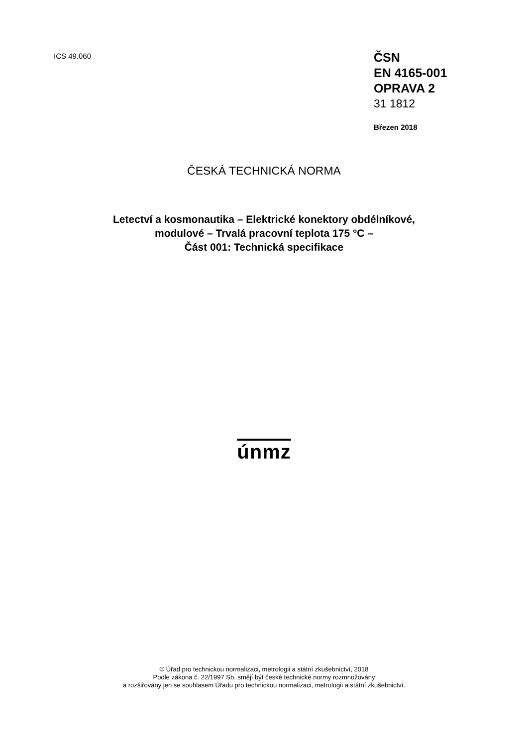ICS 49.060
ČSN
EN 4165-001
OPRAVA 2
31 1812
Březen 2018
ČESKÁ TECHNICKÁ NORMA
Letectví a kosmonautika – Elektrické konektory obdélníkové,
modulové – Trvalá pracovní teplota 175 °C –
Část 001: Technická specifikace
únmz
© Úřad pro technickou normalizaci, metrologii a státní zkušebnictví, 2018
Podle zákona č. 22/1997 Sb. smějí být české technické normy rozmnožovány
a rozšiřovány jen se souhlasem Úřadu pro technickou normalizaci, metrologii a státní zkušebnictví.